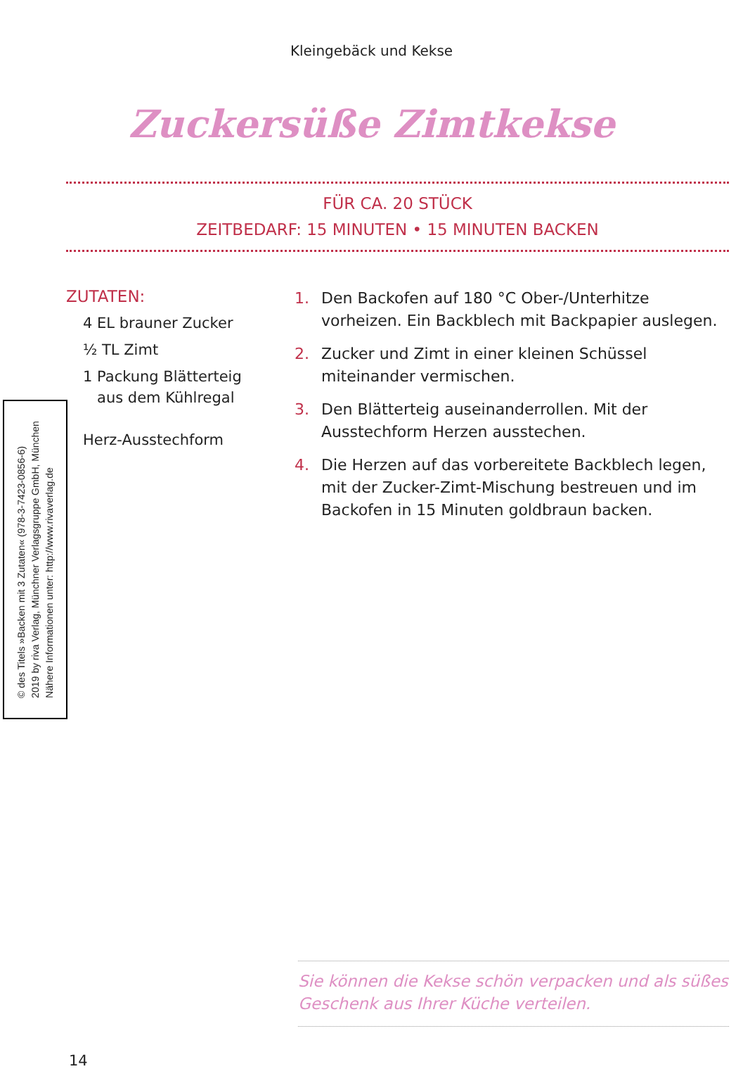Kleingebäck und Kekse
Zuckersüße Zimtkekse
FÜR CA. 20 STÜCK
ZEITBEDARF: 15 MINUTEN • 15 MINUTEN BACKEN
ZUTATEN:
4 EL brauner Zucker
½ TL Zimt
1 Packung Blätterteig
aus dem Kühlregal
Herz-Ausstechform
1. Den Backofen auf 180 °C Ober-/Unterhitze vorheizen. Ein Backblech mit Backpapier aus­legen.
2. Zucker und Zimt in einer kleinen Schüssel miteinander vermischen.
3. Den Blätterteig auseinanderrollen. Mit der Ausstechform Herzen ausstechen.
4. Die Herzen auf das vorbereitete Backblech legen, mit der Zucker-Zimt-Mischung bestreuen und im Backofen in 15 Minuten goldbraun backen.
© des Titels »Backen mit 3 Zutaten« (978-3-7423-0856-6)
2019 by riva Verlag, Münchner Verlagsgruppe GmbH, München
Nähere Informationen unter: http://www.rivaverlag.de
Sie können die Kekse schön verpacken und als süßes Geschenk aus Ihrer Küche verteilen.
14